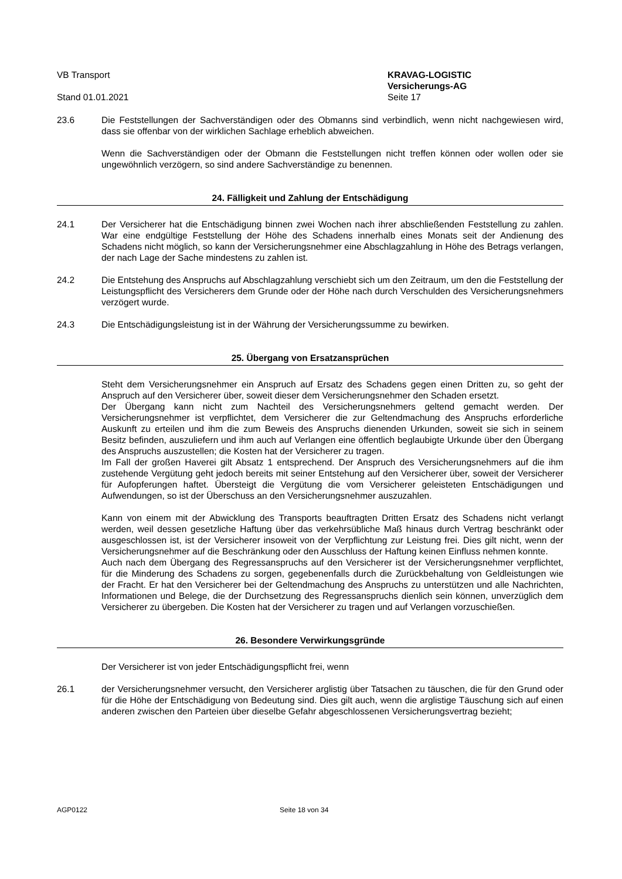VB Transport KRAVAG-LOGISTIC
Versicherungs-AG
Stand 01.01.2021 Seite 17
23.6 Die Feststellungen der Sachverständigen oder des Obmanns sind verbindlich, wenn nicht nachgewiesen wird, dass sie offenbar von der wirklichen Sachlage erheblich abweichen.
Wenn die Sachverständigen oder der Obmann die Feststellungen nicht treffen können oder wollen oder sie ungewöhnlich verzögern, so sind andere Sachverständige zu benennen.
24. Fälligkeit und Zahlung der Entschädigung
24.1 Der Versicherer hat die Entschädigung binnen zwei Wochen nach ihrer abschließenden Feststellung zu zahlen. War eine endgültige Feststellung der Höhe des Schadens innerhalb eines Monats seit der Andienung des Schadens nicht möglich, so kann der Versicherungsnehmer eine Abschlagzahlung in Höhe des Betrags verlangen, der nach Lage der Sache mindestens zu zahlen ist.
24.2 Die Entstehung des Anspruchs auf Abschlagzahlung verschiebt sich um den Zeitraum, um den die Feststellung der Leistungspflicht des Versicherers dem Grunde oder der Höhe nach durch Verschulden des Versicherungsnehmers verzögert wurde.
24.3 Die Entschädigungsleistung ist in der Währung der Versicherungssumme zu bewirken.
25. Übergang von Ersatzansprüchen
Steht dem Versicherungsnehmer ein Anspruch auf Ersatz des Schadens gegen einen Dritten zu, so geht der Anspruch auf den Versicherer über, soweit dieser dem Versicherungsnehmer den Schaden ersetzt.
Der Übergang kann nicht zum Nachteil des Versicherungsnehmers geltend gemacht werden. Der Versicherungsnehmer ist verpflichtet, dem Versicherer die zur Geltendmachung des Anspruchs erforderliche Auskunft zu erteilen und ihm die zum Beweis des Anspruchs dienenden Urkunden, soweit sie sich in seinem Besitz befinden, auszuliefern und ihm auch auf Verlangen eine öffentlich beglaubigte Urkunde über den Übergang des Anspruchs auszustellen; die Kosten hat der Versicherer zu tragen.
Im Fall der großen Haverei gilt Absatz 1 entsprechend. Der Anspruch des Versicherungsnehmers auf die ihm zustehende Vergütung geht jedoch bereits mit seiner Entstehung auf den Versicherer über, soweit der Versicherer für Aufopferungen haftet. Übersteigt die Vergütung die vom Versicherer geleisteten Entschädigungen und Aufwendungen, so ist der Überschuss an den Versicherungsnehmer auszuzahlen.
Kann von einem mit der Abwicklung des Transports beauftragten Dritten Ersatz des Schadens nicht verlangt werden, weil dessen gesetzliche Haftung über das verkehrsübliche Maß hinaus durch Vertrag beschränkt oder ausgeschlossen ist, ist der Versicherer insoweit von der Verpflichtung zur Leistung frei. Dies gilt nicht, wenn der Versicherungsnehmer auf die Beschränkung oder den Ausschluss der Haftung keinen Einfluss nehmen konnte.
Auch nach dem Übergang des Regressanspruchs auf den Versicherer ist der Versicherungsnehmer verpflichtet, für die Minderung des Schadens zu sorgen, gegebenenfalls durch die Zurückbehaltung von Geldleistungen wie der Fracht. Er hat den Versicherer bei der Geltendmachung des Anspruchs zu unterstützen und alle Nachrichten, Informationen und Belege, die der Durchsetzung des Regressanspruchs dienlich sein können, unverzüglich dem Versicherer zu übergeben. Die Kosten hat der Versicherer zu tragen und auf Verlangen vorzuschießen.
26. Besondere Verwirkungsgründe
Der Versicherer ist von jeder Entschädigungspflicht frei, wenn
26.1 der Versicherungsnehmer versucht, den Versicherer arglistig über Tatsachen zu täuschen, die für den Grund oder für die Höhe der Entschädigung von Bedeutung sind. Dies gilt auch, wenn die arglistige Täuschung sich auf einen anderen zwischen den Parteien über dieselbe Gefahr abgeschlossenen Versicherungsvertrag bezieht;
AGP0122 Seite 18 von 34